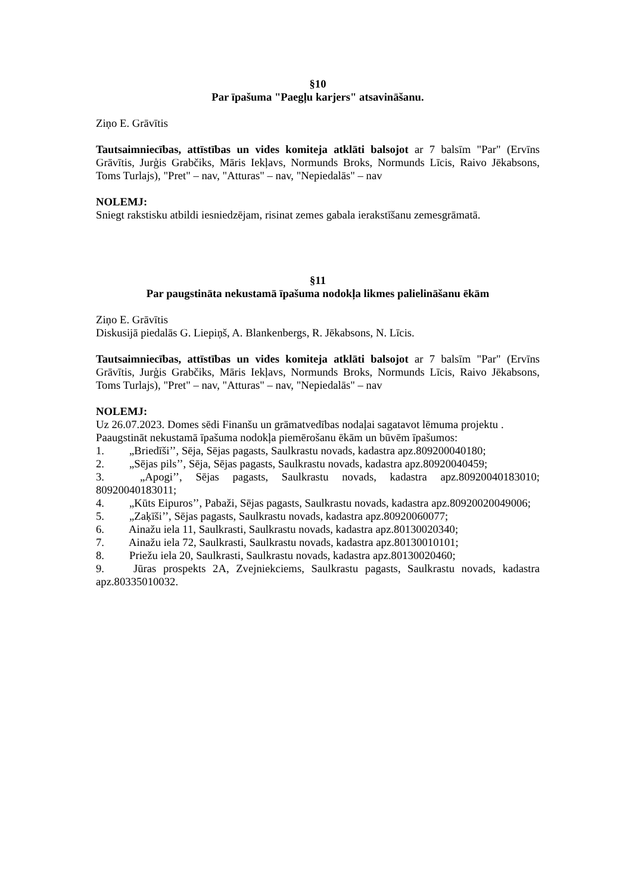§10
Par īpašuma "Paegļu karjers" atsavināšanu.
Ziņo E. Grāvītis
Tautsaimniecības, attīstības un vides komiteja atklāti balsojot ar 7 balsīm "Par" (Ervīns Grāvītis, Jurģis Grabčiks, Māris Iekļavs, Normunds Broks, Normunds Līcis, Raivo Jēkabsons, Toms Turlajs), "Pret" – nav, "Atturas" – nav, "Nepiedalās" – nav
NOLEMJ:
Sniegt rakstisku atbildi iesniedzējam, risinat zemes gabala ierakstīšanu zemesgrāmatā.
§11
Par paugstināta nekustamā īpašuma nodokļa likmes palielināšanu ēkām
Ziņo E. Grāvītis
Diskusijā piedalās G. Liepiņš, A. Blankenbergs, R. Jēkabsons, N. Līcis.
Tautsaimniecības, attīstības un vides komiteja atklāti balsojot ar 7 balsīm "Par" (Ervīns Grāvītis, Jurģis Grabčiks, Māris Iekļavs, Normunds Broks, Normunds Līcis, Raivo Jēkabsons, Toms Turlajs), "Pret" – nav, "Atturas" – nav, "Nepiedalās" – nav
NOLEMJ:
Uz 26.07.2023. Domes sēdi Finanšu un grāmatvedības nodaļai sagatavot lēmuma projektu .
Paaugstināt nekustamā īpašuma nodokļa piemērošanu ēkām un būvēm īpašumos:
1.   „Briedīši’’, Sēja, Sējas pagasts, Saulkrastu novads, kadastra apz.809200040180;
2.   „Sējas pils’’, Sēja, Sējas pagasts, Saulkrastu novads, kadastra apz.80920040459;
3.   „Apogi’’, Sējas pagasts, Saulkrastu novads, kadastra apz.80920040183010; 80920040183011;
4.   „Kūts Eipuros’’, Pabaži, Sējas pagasts, Saulkrastu novads, kadastra apz.80920020049006;
5.   „Zaķīši’’, Sējas pagasts, Saulkrastu novads, kadastra apz.80920060077;
6.   Ainažu iela 11, Saulkrasti, Saulkrastu novads, kadastra apz.80130020340;
7.   Ainažu iela 72, Saulkrasti, Saulkrastu novads, kadastra apz.80130010101;
8.   Priežu iela 20, Saulkrasti, Saulkrastu novads, kadastra apz.80130020460;
9.   Jūras prospekts 2A, Zvejniekciems, Saulkrastu pagasts, Saulkrastu novads, kadastra apz.80335010032.